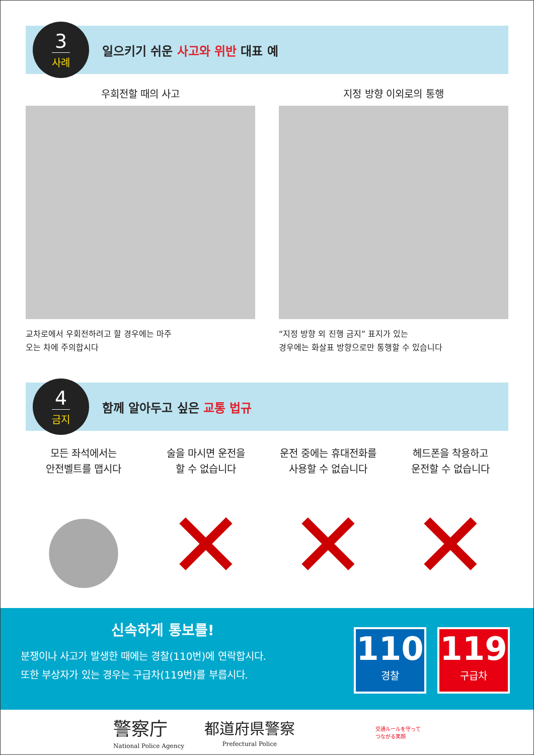3
사례
일으키기 쉬운 사고와 위반 대표 예
우회전할 때의 사고
교차로에서 우회전하려고 할 경우에는 마주
오는 차에 주의합시다
지정 방향 이외로의 통행
“지정 방향 외 진행 금지” 표지가 있는
경우에는 화살표 방향으로만 통행할 수 있습니다
4
금지
함께 알아두고 싶은 교통 법규
모든 좌석에서는
안전벨트를 맵시다
●
술을 마시면 운전을
할 수 없습니다
✕
운전 중에는 휴대전화를
사용할 수 없습니다
✕
헤드폰을 착용하고
운전할 수 없습니다
✕
신속하게 통보를!
분쟁이나 사고가 발생한 때에는 경찰(110번)에 연락합시다.
또한 부상자가 있는 경우는 구급차(119번)를 부릅시다.
110
경찰
119
구급차
警察庁
National Police Agency
都道府県警察
Prefectural Police
交通ルールを守って
つながる笑顔